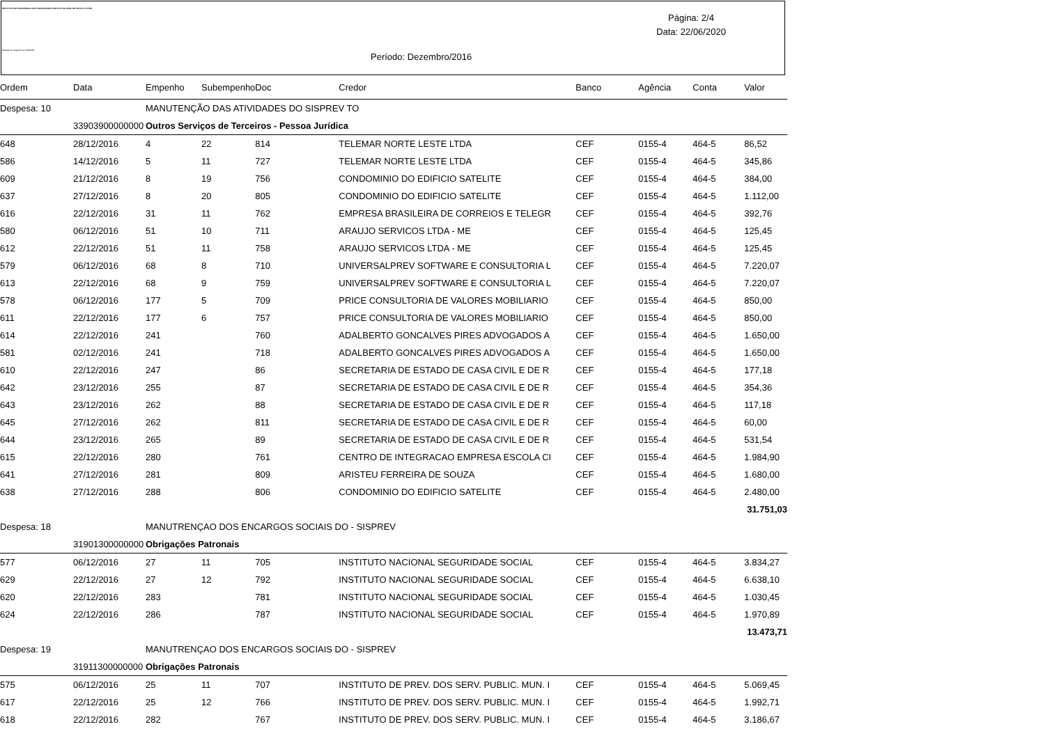INSTITUTO DE PREVIDENCIA DOS SERVIDORES PUBLICOS DO MUN. DE TEÓFILO OTONI
Relação de Pagamentos SISPREV
Página: 2/4
Data: 22/06/2020
Período: Dezembro/2016
| Ordem | Data | Empenho | Subempenho | Doc | Credor | Banco | Agência | Conta | Valor |
| --- | --- | --- | --- | --- | --- | --- | --- | --- | --- |
| Despesa: 10 | | MANUTENÇÃO DAS ATIVIDADES DO SISPREV TO | | | | | | | |
| | 33903900000000 | Outros Serviços de Terceiros - Pessoa Jurídica | | | | | | | |
| 648 | 28/12/2016 | 4 | 22 | 814 | TELEMAR NORTE LESTE LTDA | CEF | 0155-4 | 464-5 | 86,52 |
| 586 | 14/12/2016 | 5 | 11 | 727 | TELEMAR NORTE LESTE LTDA | CEF | 0155-4 | 464-5 | 345,86 |
| 609 | 21/12/2016 | 8 | 19 | 756 | CONDOMINIO DO EDIFICIO SATELITE | CEF | 0155-4 | 464-5 | 384,00 |
| 637 | 27/12/2016 | 8 | 20 | 805 | CONDOMINIO DO EDIFICIO SATELITE | CEF | 0155-4 | 464-5 | 1.112,00 |
| 616 | 22/12/2016 | 31 | 11 | 762 | EMPRESA BRASILEIRA DE CORREIOS E TELEGR | CEF | 0155-4 | 464-5 | 392,76 |
| 580 | 06/12/2016 | 51 | 10 | 711 | ARAUJO SERVICOS LTDA - ME | CEF | 0155-4 | 464-5 | 125,45 |
| 612 | 22/12/2016 | 51 | 11 | 758 | ARAUJO SERVICOS LTDA - ME | CEF | 0155-4 | 464-5 | 125,45 |
| 579 | 06/12/2016 | 68 | 8 | 710 | UNIVERSALPREV SOFTWARE E CONSULTORIA L | CEF | 0155-4 | 464-5 | 7.220,07 |
| 613 | 22/12/2016 | 68 | 9 | 759 | UNIVERSALPREV SOFTWARE E CONSULTORIA L | CEF | 0155-4 | 464-5 | 7.220,07 |
| 578 | 06/12/2016 | 177 | 5 | 709 | PRICE CONSULTORIA DE VALORES MOBILIARIO | CEF | 0155-4 | 464-5 | 850,00 |
| 611 | 22/12/2016 | 177 | 6 | 757 | PRICE CONSULTORIA DE VALORES MOBILIARIO | CEF | 0155-4 | 464-5 | 850,00 |
| 614 | 22/12/2016 | 241 | | 760 | ADALBERTO GONCALVES PIRES ADVOGADOS A | CEF | 0155-4 | 464-5 | 1.650,00 |
| 581 | 02/12/2016 | 241 | | 718 | ADALBERTO GONCALVES PIRES ADVOGADOS A | CEF | 0155-4 | 464-5 | 1.650,00 |
| 610 | 22/12/2016 | 247 | | 86 | SECRETARIA DE ESTADO DE CASA CIVIL E DE R | CEF | 0155-4 | 464-5 | 177,18 |
| 642 | 23/12/2016 | 255 | | 87 | SECRETARIA DE ESTADO DE CASA CIVIL E DE R | CEF | 0155-4 | 464-5 | 354,36 |
| 643 | 23/12/2016 | 262 | | 88 | SECRETARIA DE ESTADO DE CASA CIVIL E DE R | CEF | 0155-4 | 464-5 | 117,18 |
| 645 | 27/12/2016 | 262 | | 811 | SECRETARIA DE ESTADO DE CASA CIVIL E DE R | CEF | 0155-4 | 464-5 | 60,00 |
| 644 | 23/12/2016 | 265 | | 89 | SECRETARIA DE ESTADO DE CASA CIVIL E DE R | CEF | 0155-4 | 464-5 | 531,54 |
| 615 | 22/12/2016 | 280 | | 761 | CENTRO DE INTEGRACAO EMPRESA ESCOLA CI | CEF | 0155-4 | 464-5 | 1.984,90 |
| 641 | 27/12/2016 | 281 | | 809 | ARISTEU FERREIRA DE SOUZA | CEF | 0155-4 | 464-5 | 1.680,00 |
| 638 | 27/12/2016 | 288 | | 806 | CONDOMINIO DO EDIFICIO SATELITE | CEF | 0155-4 | 464-5 | 2.480,00 |
| | | | | | | | | | 31.751,03 |
| Despesa: 18 | | MANUTRENÇAO DOS ENCARGOS SOCIAIS DO - SISPREV | | | | | | | |
| | 31901300000000 | Obrigações Patronais | | | | | | | |
| 577 | 06/12/2016 | 27 | 11 | 705 | INSTITUTO NACIONAL SEGURIDADE SOCIAL | CEF | 0155-4 | 464-5 | 3.834,27 |
| 629 | 22/12/2016 | 27 | 12 | 792 | INSTITUTO NACIONAL SEGURIDADE SOCIAL | CEF | 0155-4 | 464-5 | 6.638,10 |
| 620 | 22/12/2016 | 283 | | 781 | INSTITUTO NACIONAL SEGURIDADE SOCIAL | CEF | 0155-4 | 464-5 | 1.030,45 |
| 624 | 22/12/2016 | 286 | | 787 | INSTITUTO NACIONAL SEGURIDADE SOCIAL | CEF | 0155-4 | 464-5 | 1.970,89 |
| | | | | | | | | | 13.473,71 |
| Despesa: 19 | | MANUTRENÇAO DOS ENCARGOS SOCIAIS DO - SISPREV | | | | | | | |
| | 31911300000000 | Obrigações Patronais | | | | | | | |
| 575 | 06/12/2016 | 25 | 11 | 707 | INSTITUTO DE PREV. DOS SERV. PUBLIC. MUN. I | CEF | 0155-4 | 464-5 | 5.069,45 |
| 617 | 22/12/2016 | 25 | 12 | 766 | INSTITUTO DE PREV. DOS SERV. PUBLIC. MUN. I | CEF | 0155-4 | 464-5 | 1.992,71 |
| 618 | 22/12/2016 | 282 | | 767 | INSTITUTO DE PREV. DOS SERV. PUBLIC. MUN. I | CEF | 0155-4 | 464-5 | 3.186,67 |